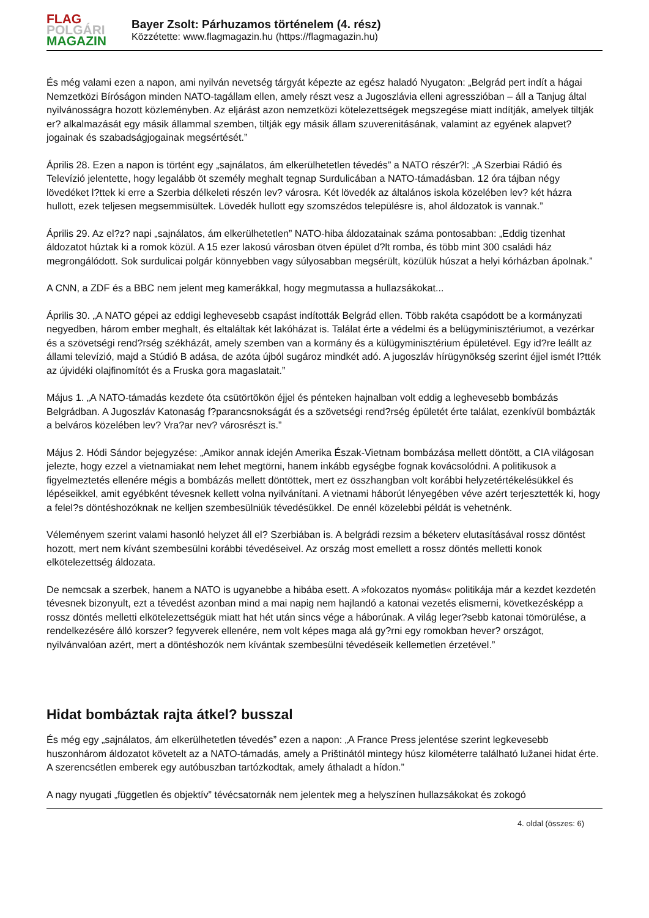FLAG
POLGÁRI
MAGAZIN
Bayer Zsolt: Párhuzamos történelem (4. rész)
Közzétette: www.flagmagazin.hu (https://flagmagazin.hu)
És még valami ezen a napon, ami nyilván nevetség tárgyát képezte az egész haladó Nyugaton: „Belgrád pert indít a hágai Nemzetközi Bíróságon minden NATO-tagállam ellen, amely részt vesz a Jugoszlávia elleni agresszióban – áll a Tanjug által nyilvánosságra hozott közleményben. Az eljárást azon nemzetközi kötelezettségek megszegése miatt indítják, amelyek tiltják er? alkalmazását egy másik állammal szemben, tiltják egy másik állam szuverenitásának, valamint az egyének alapvet? jogainak és szabadságjogainak megsértését.”
Április 28. Ezen a napon is történt egy „sajnálatos, ám elkerülhetetlen tévedés” a NATO részér?l: „A Szerbiai Rádió és Televízió jelentette, hogy legalább öt személy meghalt tegnap Surdulicában a NATO-támadásban. 12 óra tájban négy lövedéket l?ttek ki erre a Szerbia délkeleti részén lev? városra. Két lövedék az általános iskola közelében lev? két házra hullott, ezek teljesen megsemmisültek. Lövedék hullott egy szomszédos településre is, ahol áldozatok is vannak.”
Április 29. Az el?z? napi „sajnálatos, ám elkerülhetetlen” NATO-hiba áldozatainak száma pontosabban: „Eddig tizenhat áldozatot húztak ki a romok közül. A 15 ezer lakosú városban ötven épület d?lt romba, és több mint 300 családi ház megrongálódott. Sok surdulicai polgár könnyebben vagy súlyosabban megsérült, közülük húszat a helyi kórházban ápolnak.”
A CNN, a ZDF és a BBC nem jelent meg kamerákkal, hogy megmutassa a hullazsákokat...
Április 30. „A NATO gépei az eddigi leghevesebb csapást indították Belgrád ellen. Több rakéta csapódott be a kormányzati negyedben, három ember meghalt, és eltaláltak két lakóházat is. Találat érte a védelmi és a belügyminisztériumot, a vezérkar és a szövetségi rend?rség székházát, amely szemben van a kormány és a külügyminisztérium épületével. Egy id?re leállt az állami televízió, majd a Stúdió B adása, de azóta újból sugároz mindkét adó. A jugoszláv hírügynökség szerint éjjel ismét l?tték az újvidéki olajfinomítót és a Fruska gora magaslatait.”
Május 1. „A NATO-támadás kezdete óta csütörtökön éjjel és pénteken hajnalban volt eddig a leghevesebb bombázás Belgrádban. A Jugoszláv Katonaság f?parancsnokságát és a szövetségi rend?rség épületét érte találat, ezenkívül bombázták a belváros közelében lev? Vra?ar nev? városrészt is.”
Május 2. Hódi Sándor bejegyzése: „Amikor annak idején Amerika Észak-Vietnam bombázása mellett döntött, a CIA világosan jelezte, hogy ezzel a vietnamiakat nem lehet megtörni, hanem inkább egységbe fognak kovácsolódni. A politikusok a figyelmeztetés ellenére mégis a bombázás mellett döntöttek, mert ez összhangban volt korábbi helyzetértékelésükkel és lépéseikkel, amit egyébként tévesnek kellett volna nyilvánítani. A vietnami háborút lényegében véve azért terjesztették ki, hogy a felel?s döntéshozóknak ne kelljen szembesülniük tévedésükkel. De ennél közelebbi példát is vehetnénk.
Véleményem szerint valami hasonló helyzet áll el? Szerbiában is. A belgrádi rezsim a béketerv elutasításával rossz döntést hozott, mert nem kívánt szembesülni korábbi tévedéseivel. Az ország most emellett a rossz döntés melletti konok elkötelezettség áldozata.
De nemcsak a szerbek, hanem a NATO is ugyanebbe a hibába esett. A »fokozatos nyomás« politikája már a kezdet kezdetén tévesnek bizonyult, ezt a tévedést azonban mind a mai napig nem hajlandó a katonai vezetés elismerni, következésképp a rossz döntés melletti elkötelezettségük miatt hat hét után sincs vége a háborúnak. A világ leger?sebb katonai tömörülése, a rendelkezésére álló korszer? fegyverek ellenére, nem volt képes maga alá gy?rni egy romokban hever? országot, nyilvánvalóan azért, mert a döntéshozók nem kívántak szembesülni tévedéseik kellemetlen érzetével.”
Hidat bombáztak rajta átkel? busszal
És még egy „sajnálatos, ám elkerülhetetlen tévedés” ezen a napon: „A France Press jelentése szerint legkevesebb huszonhárom áldozatot követelt az a NATO-támadás, amely a Prištinától mintegy húsz kilométerre található lužanei hidat érte. A szerencsétlen emberek egy autóbuszban tartózkodtak, amely áthaladt a hídon.”
A nagy nyugati „független és objektív” tévécsatornák nem jelentek meg a helyszínen hullazsákokat és zokogó
4. oldal (összes: 6)